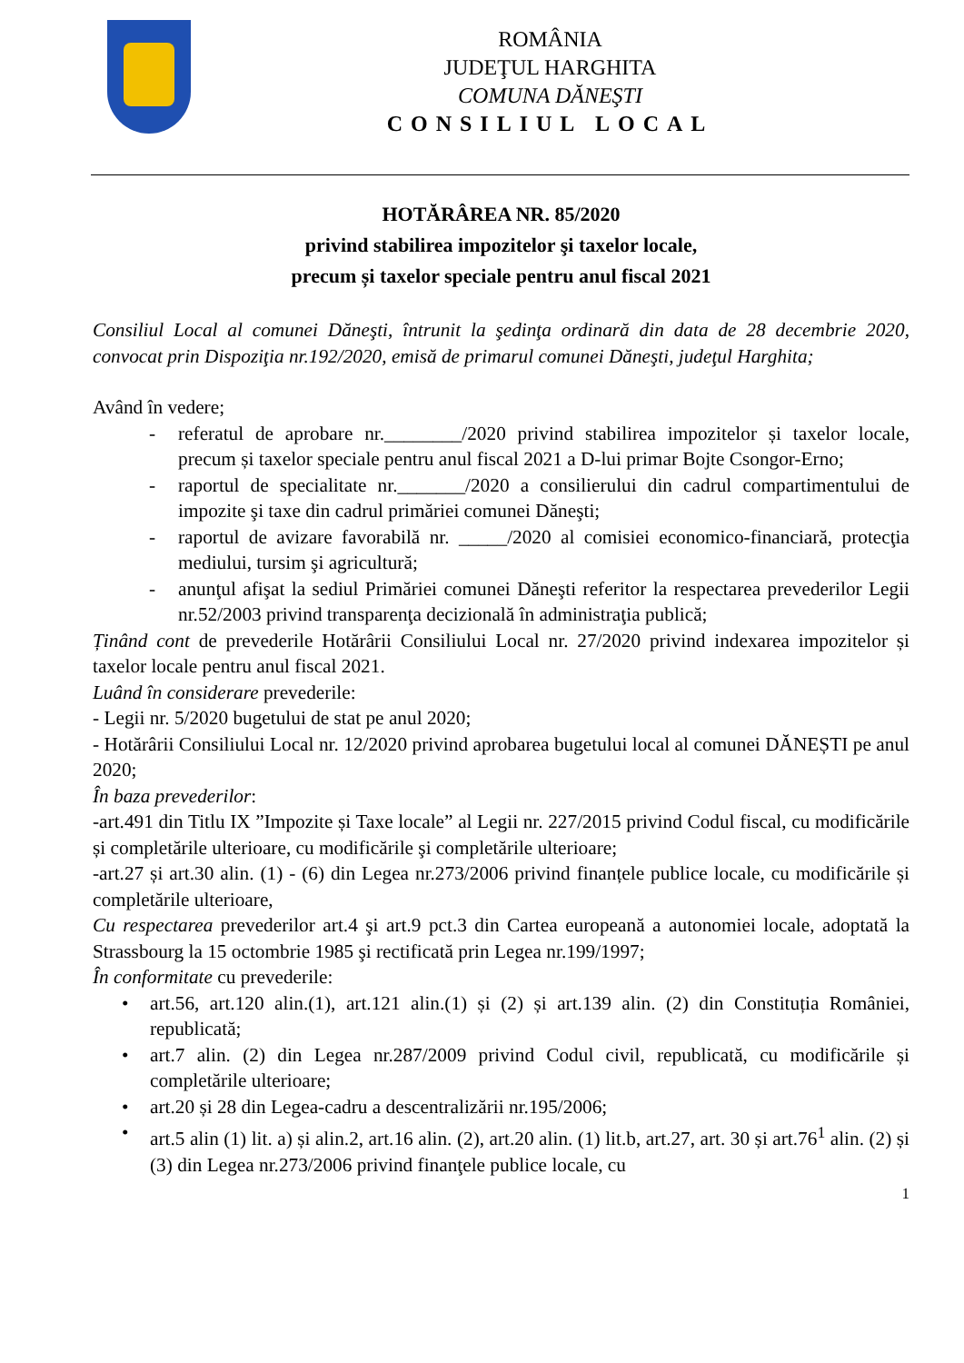ROMÂNIA
JUDEŢUL HARGHITA
COMUNA DĂNEŞTI
CONSILIUL LOCAL
HOTĂRÂREA NR. 85/2020
privind stabilirea impozitelor şi taxelor locale,
precum și taxelor speciale pentru anul fiscal 2021
Consiliul Local al comunei Dăneşti, întrunit la şedinţa ordinară din data de 28 decembrie 2020, convocat prin Dispoziţia nr.192/2020, emisă de primarul comunei Dăneşti, judeţul Harghita;
Având în vedere;
- referatul de aprobare nr.________/2020 privind stabilirea impozitelor și taxelor locale, precum și taxelor speciale pentru anul fiscal 2021 a D-lui primar Bojte Csongor-Erno;
- raportul de specialitate nr._______/2020 a consilierului din cadrul compartimentului de impozite şi taxe din cadrul primăriei comunei Dăneşti;
- raportul de avizare favorabilă nr. _____/2020 al comisiei economico-financiară, protecţia mediului, tursim şi agricultură;
- anunţul afişat la sediul Primăriei comunei Dăneşti referitor la respectarea prevederilor Legii nr.52/2003 privind transparenţa decizională în administraţia publică;
Ținând cont de prevederile Hotărârii Consiliului Local nr. 27/2020 privind indexarea impozitelor și taxelor locale pentru anul fiscal 2021.
Luând în considerare prevederile:
- Legii nr. 5/2020 bugetului de stat pe anul 2020;
- Hotărârii Consiliului Local nr. 12/2020 privind aprobarea bugetului local al comunei DĂNEȘTI pe anul 2020;
În baza prevederilor:
-art.491 din Titlu IX ”Impozite și Taxe locale” al Legii nr. 227/2015 privind Codul fiscal, cu modificările și completările ulterioare, cu modificările şi completările ulterioare;
-art.27 și art.30 alin. (1) - (6) din Legea nr.273/2006 privind finanțele publice locale, cu modificările și completările ulterioare,
Cu respectarea prevederilor art.4 şi art.9 pct.3 din Cartea europeană a autonomiei locale, adoptată la Strassbourg la 15 octombrie 1985 şi rectificată prin Legea nr.199/1997;
În conformitate cu prevederile:
• art.56, art.120 alin.(1), art.121 alin.(1) și (2) și art.139 alin. (2) din Constituția României, republicată;
• art.7 alin. (2) din Legea nr.287/2009 privind Codul civil, republicată, cu modificările și completările ulterioare;
• art.20 și 28 din Legea-cadru a descentralizării nr.195/2006;
• art.5 alin (1) lit. a) și alin.2, art.16 alin. (2), art.20 alin. (1) lit.b, art.27, art. 30 și art.76<sup>1</sup> alin. (2) și (3) din Legea nr.273/2006 privind finanţele publice locale, cu
1